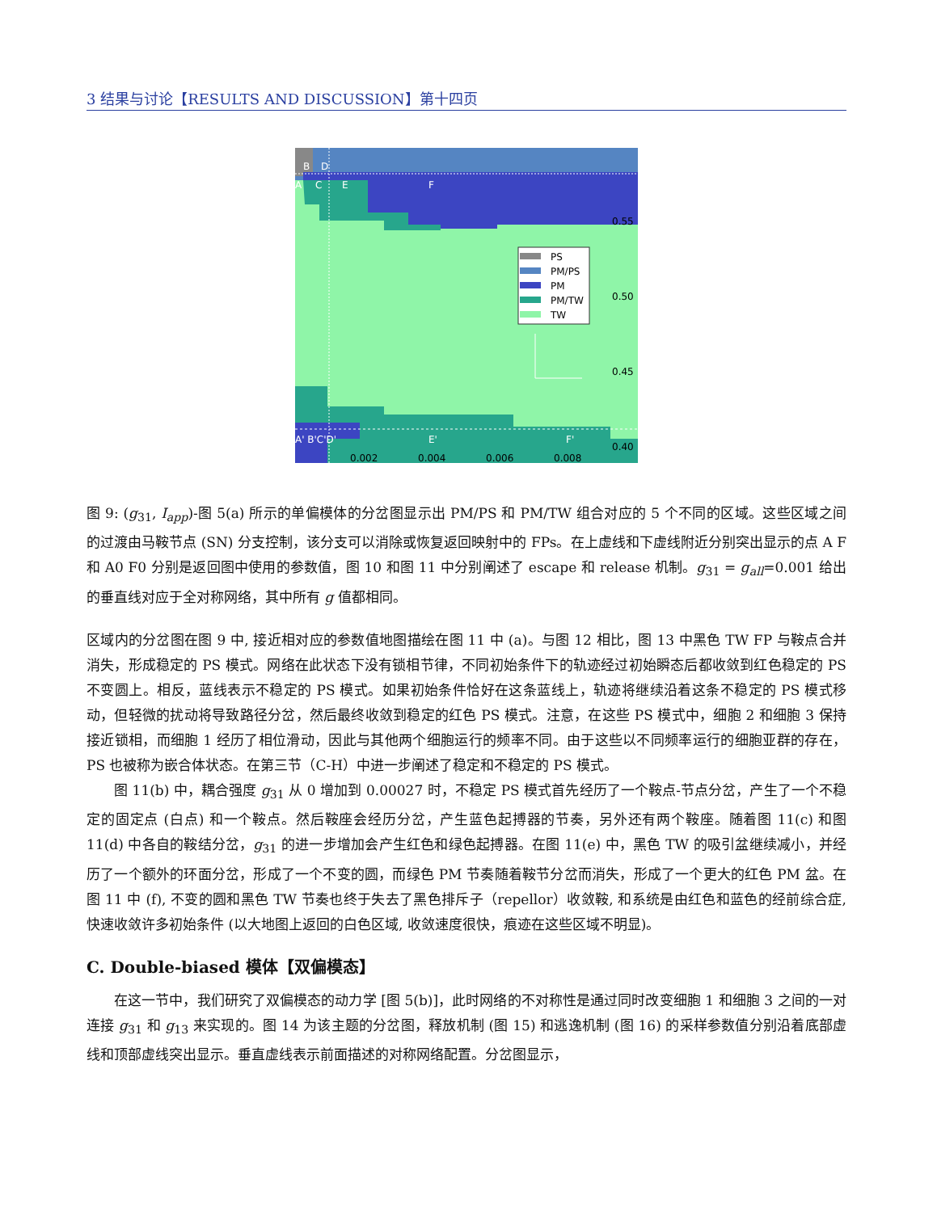3 结果与讨论【RESULTS AND DISCUSSION】第十四页
PS
PM/PS
PM
PM/TW
TW
B
D
A
C
E
F
A' B'C'D'
E'
F'
0.55
0.50
0.45
0.40
0.002
0.004
0.006
0.008
图 9: (g<sub>31</sub>, I<sub>app</sub>)-图 5(a) 所示的单偏模体的分岔图显示出 PM/PS 和 PM/TW 组合对应的 5 个不同的区域。这些区域之间的过渡由马鞍节点 (SN) 分支控制，该分支可以消除或恢复返回映射中的 FPs。在上虚线和下虚线附近分别突出显示的点 A F 和 A0 F0 分别是返回图中使用的参数值，图 10 和图 11 中分别阐述了 escape 和 release 机制。g<sub>31</sub> = g<sub>all</sub>=0.001 给出的垂直线对应于全对称网络，其中所有 g 值都相同。
区域内的分岔图在图 9 中, 接近相对应的参数值地图描绘在图 11 中 (a)。与图 12 相比，图 13 中黑色 TW FP 与鞍点合并消失，形成稳定的 PS 模式。网络在此状态下没有锁相节律，不同初始条件下的轨迹经过初始瞬态后都收敛到红色稳定的 PS 不变圆上。相反，蓝线表示不稳定的 PS 模式。如果初始条件恰好在这条蓝线上，轨迹将继续沿着这条不稳定的 PS 模式移动，但轻微的扰动将导致路径分岔，然后最终收敛到稳定的红色 PS 模式。注意，在这些 PS 模式中，细胞 2 和细胞 3 保持接近锁相，而细胞 1 经历了相位滑动，因此与其他两个细胞运行的频率不同。由于这些以不同频率运行的细胞亚群的存在，PS 也被称为嵌合体状态。在第三节（C-H）中进一步阐述了稳定和不稳定的 PS 模式。
图 11(b) 中，耦合强度 g<sub>31</sub> 从 0 增加到 0.00027 时，不稳定 PS 模式首先经历了一个鞍点-节点分岔，产生了一个不稳定的固定点 (白点) 和一个鞍点。然后鞍座会经历分岔，产生蓝色起搏器的节奏，另外还有两个鞍座。随着图 11(c) 和图 11(d) 中各自的鞍结分岔，g<sub>31</sub> 的进一步增加会产生红色和绿色起搏器。在图 11(e) 中，黑色 TW 的吸引盆继续减小，并经历了一个额外的环面分岔，形成了一个不变的圆，而绿色 PM 节奏随着鞍节分岔而消失，形成了一个更大的红色 PM 盆。在图 11 中 (f), 不变的圆和黑色 TW 节奏也终于失去了黑色排斥子（repellor）收敛鞍, 和系统是由红色和蓝色的经前综合症, 快速收敛许多初始条件 (以大地图上返回的白色区域, 收敛速度很快，痕迹在这些区域不明显)。
C. Double-biased 模体【双偏模态】
在这一节中，我们研究了双偏模态的动力学 [图 5(b)]，此时网络的不对称性是通过同时改变细胞 1 和细胞 3 之间的一对连接 g<sub>31</sub> 和 g<sub>13</sub> 来实现的。图 14 为该主题的分岔图，释放机制 (图 15) 和逃逸机制 (图 16) 的采样参数值分别沿着底部虚线和顶部虚线突出显示。垂直虚线表示前面描述的对称网络配置。分岔图显示，